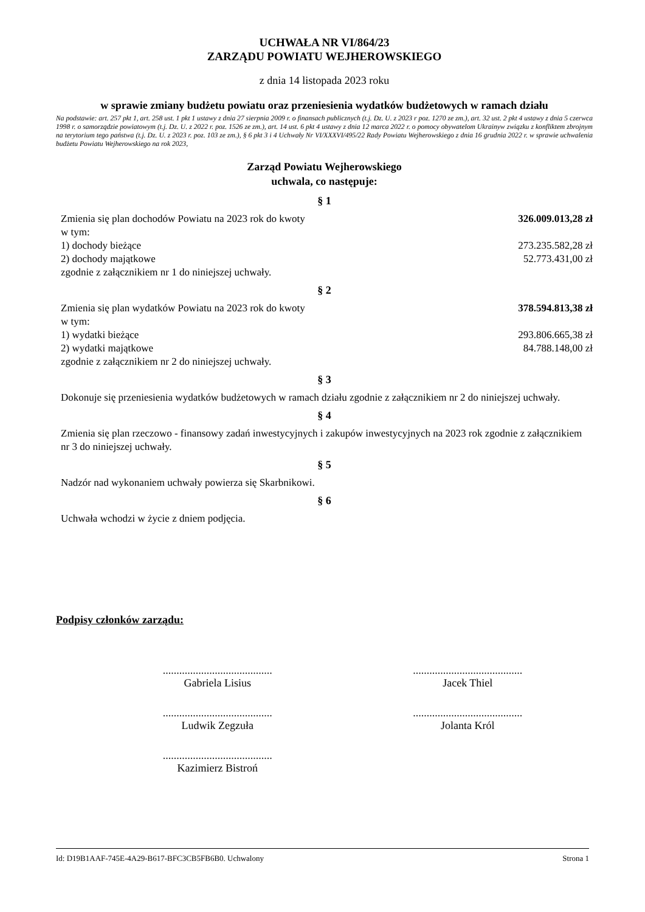UCHWAŁA NR VI/864/23
ZARZĄDU POWIATU WEJHEROWSKIEGO
z dnia 14 listopada 2023 roku
w sprawie zmiany budżetu powiatu oraz przeniesienia wydatków budżetowych w ramach działu
Na podstawie: art. 257 pkt 1, art. 258 ust. 1 pkt 1 ustawy z dnia 27 sierpnia 2009 r. o finansach publicznych (t.j. Dz. U. z 2023 r poz. 1270 ze zm.), art. 32 ust. 2 pkt 4 ustawy z dnia 5 czerwca 1998 r. o samorządzie powiatowym (t.j. Dz. U. z 2022 r. poz. 1526 ze zm.), art. 14 ust. 6 pkt 4 ustawy z dnia 12 marca 2022 r. o pomocy obywatelom Ukrainyw związku z konfliktem zbrojnym na terytorium tego państwa (t.j. Dz. U. z 2023 r. poz. 103 ze zm.), § 6 pkt 3 i 4 Uchwały Nr VI/XXXVI/495/22 Rady Powiatu Wejherowskiego z dnia 16 grudnia 2022 r. w sprawie uchwalenia budżetu Powiatu Wejherowskiego na rok 2023,
Zarząd Powiatu Wejherowskiego
uchwala, co następuje:
§ 1
Zmienia się plan dochodów Powiatu na 2023 rok do kwoty 326.009.013,28 zł
w tym:
1) dochody bieżące 273.235.582,28 zł
2) dochody majątkowe 52.773.431,00 zł
zgodnie z załącznikiem nr 1 do niniejszej uchwały.
§ 2
Zmienia się plan wydatków Powiatu na 2023 rok do kwoty 378.594.813,38 zł
w tym:
1) wydatki bieżące 293.806.665,38 zł
2) wydatki majątkowe 84.788.148,00 zł
zgodnie z załącznikiem nr 2 do niniejszej uchwały.
§ 3
Dokonuje się przeniesienia wydatków budżetowych w ramach działu zgodnie z załącznikiem nr 2 do niniejszej uchwały.
§ 4
Zmienia się plan rzeczowo - finansowy zadań inwestycyjnych i zakupów inwestycyjnych na 2023 rok zgodnie z załącznikiem nr 3 do niniejszej uchwały.
§ 5
Nadzór nad wykonaniem uchwały powierza się Skarbnikowi.
§ 6
Uchwała wchodzi w życie z dniem podjęcia.
Podpisy członków zarządu:
........................................
Gabriela Lisius
........................................
Jacek Thiel
........................................
Ludwik Zegzuła
........................................
Jolanta Król
........................................
Kazimierz Bistroń
Id: D19B1AAF-745E-4A29-B617-BFC3CB5FB6B0. Uchwalony Strona 1